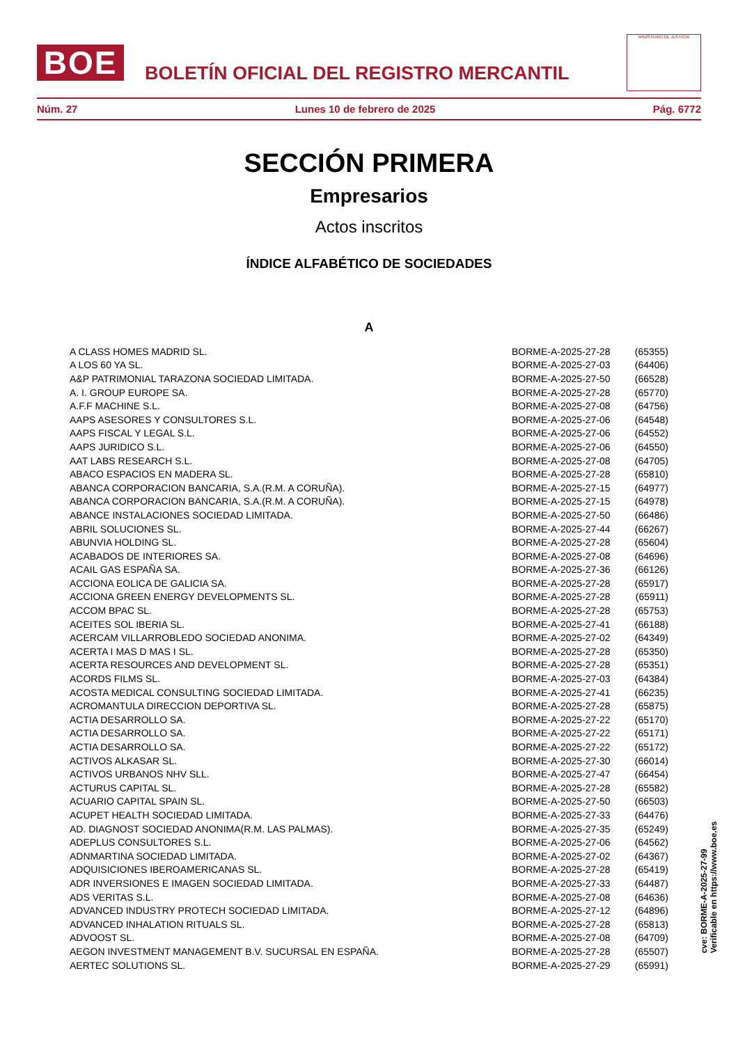BOE
BOLETÍN OFICIAL DEL REGISTRO MERCANTIL
MINISTERIO DE JUSTICIA
Núm. 27 Lunes 10 de febrero de 2025 Pág. 6772
SECCIÓN PRIMERA
Empresarios
Actos inscritos
ÍNDICE ALFABÉTICO DE SOCIEDADES
A
| A CLASS HOMES MADRID SL. | BORME-A-2025-27-28 | (65355) |
| A LOS 60 YA SL. | BORME-A-2025-27-03 | (64406) |
| A&P PATRIMONIAL TARAZONA SOCIEDAD LIMITADA. | BORME-A-2025-27-50 | (66528) |
| A. I. GROUP EUROPE SA. | BORME-A-2025-27-28 | (65770) |
| A.F.F MACHINE S.L. | BORME-A-2025-27-08 | (64756) |
| AAPS ASESORES Y CONSULTORES S.L. | BORME-A-2025-27-06 | (64548) |
| AAPS FISCAL Y LEGAL S.L. | BORME-A-2025-27-06 | (64552) |
| AAPS JURIDICO S.L. | BORME-A-2025-27-06 | (64550) |
| AAT LABS RESEARCH S.L. | BORME-A-2025-27-08 | (64705) |
| ABACO ESPACIOS EN MADERA SL. | BORME-A-2025-27-28 | (65810) |
| ABANCA CORPORACION BANCARIA, S.A.(R.M. A CORUÑA). | BORME-A-2025-27-15 | (64977) |
| ABANCA CORPORACION BANCARIA, S.A.(R.M. A CORUÑA). | BORME-A-2025-27-15 | (64978) |
| ABANCE INSTALACIONES SOCIEDAD LIMITADA. | BORME-A-2025-27-50 | (66486) |
| ABRIL SOLUCIONES SL. | BORME-A-2025-27-44 | (66267) |
| ABUNVIA HOLDING SL. | BORME-A-2025-27-28 | (65604) |
| ACABADOS DE INTERIORES SA. | BORME-A-2025-27-08 | (64696) |
| ACAIL GAS ESPAÑA SA. | BORME-A-2025-27-36 | (66126) |
| ACCIONA EOLICA DE GALICIA SA. | BORME-A-2025-27-28 | (65917) |
| ACCIONA GREEN ENERGY DEVELOPMENTS SL. | BORME-A-2025-27-28 | (65911) |
| ACCOM BPAC SL. | BORME-A-2025-27-28 | (65753) |
| ACEITES SOL IBERIA SL. | BORME-A-2025-27-41 | (66188) |
| ACERCAM VILLARROBLEDO SOCIEDAD ANONIMA. | BORME-A-2025-27-02 | (64349) |
| ACERTA I MAS D MAS I SL. | BORME-A-2025-27-28 | (65350) |
| ACERTA RESOURCES AND DEVELOPMENT SL. | BORME-A-2025-27-28 | (65351) |
| ACORDS FILMS SL. | BORME-A-2025-27-03 | (64384) |
| ACOSTA MEDICAL CONSULTING SOCIEDAD LIMITADA. | BORME-A-2025-27-41 | (66235) |
| ACROMANTULA DIRECCION DEPORTIVA SL. | BORME-A-2025-27-28 | (65875) |
| ACTIA DESARROLLO SA. | BORME-A-2025-27-22 | (65170) |
| ACTIA DESARROLLO SA. | BORME-A-2025-27-22 | (65171) |
| ACTIA DESARROLLO SA. | BORME-A-2025-27-22 | (65172) |
| ACTIVOS ALKASAR SL. | BORME-A-2025-27-30 | (66014) |
| ACTIVOS URBANOS NHV SLL. | BORME-A-2025-27-47 | (66454) |
| ACTURUS CAPITAL SL. | BORME-A-2025-27-28 | (65582) |
| ACUARIO CAPITAL SPAIN SL. | BORME-A-2025-27-50 | (66503) |
| ACUPET HEALTH SOCIEDAD LIMITADA. | BORME-A-2025-27-33 | (64476) |
| AD. DIAGNOST SOCIEDAD ANONIMA(R.M. LAS PALMAS). | BORME-A-2025-27-35 | (65249) |
| ADEPLUS CONSULTORES S.L. | BORME-A-2025-27-06 | (64562) |
| ADNMARTINA SOCIEDAD LIMITADA. | BORME-A-2025-27-02 | (64367) |
| ADQUISICIONES IBEROAMERICANAS SL. | BORME-A-2025-27-28 | (65419) |
| ADR INVERSIONES E IMAGEN SOCIEDAD LIMITADA. | BORME-A-2025-27-33 | (64487) |
| ADS VERITAS S.L. | BORME-A-2025-27-08 | (64636) |
| ADVANCED INDUSTRY PROTECH SOCIEDAD LIMITADA. | BORME-A-2025-27-12 | (64896) |
| ADVANCED INHALATION RITUALS SL. | BORME-A-2025-27-28 | (65813) |
| ADVOOST SL. | BORME-A-2025-27-08 | (64709) |
| AEGON INVESTMENT MANAGEMENT B.V. SUCURSAL EN ESPAÑA. | BORME-A-2025-27-28 | (65507) |
| AERTEC SOLUTIONS SL. | BORME-A-2025-27-29 | (65991) |
cve: BORME-A-2025-27-99
Verificable en https://www.boe.es